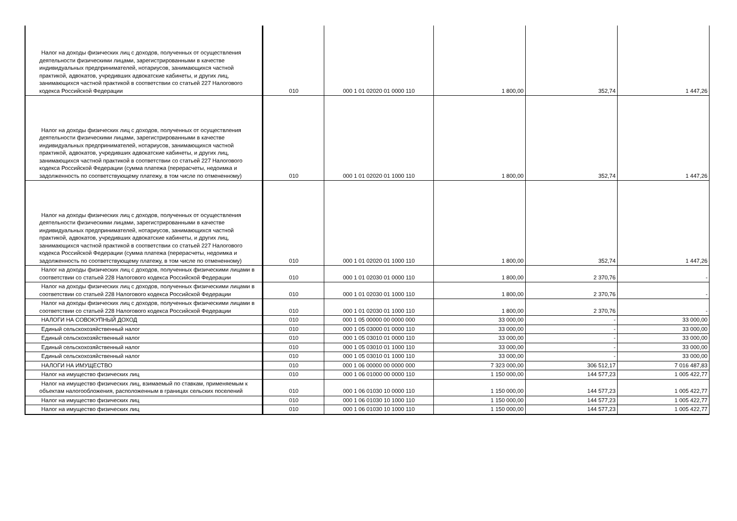| Налог на доходы физических лиц с доходов, полученных от осуществления деятельности физическими лицами, зарегистрированными в качестве индивидуальных предпринимателей, нотариусов, занимающихся частной практикой, адвокатов, учредивших адвокатские кабинеты, и других лиц, занимающихся частной практикой в соответствии со статьей 227 Налогового кодекса Российской Федерации | 010 | 000 1 01 02020 01 0000 110 | 1 800,00 | 352,74 | 1 447,26 |
| Налог на доходы физических лиц с доходов, полученных от осуществления деятельности физическими лицами, зарегистрированными в качестве индивидуальных предпринимателей, нотариусов, занимающихся частной практикой, адвокатов, учредивших адвокатские кабинеты, и других лиц, занимающихся частной практикой в соответствии со статьей 227 Налогового кодекса Российской Федерации (сумма платежа (перерасчеты, недоимка и задолженность по соответствующему платежу, в том числе по отмененному) | 010 | 000 1 01 02020 01 1000 110 | 1 800,00 | 352,74 | 1 447,26 |
| Налог на доходы физических лиц с доходов, полученных от осуществления деятельности физическими лицами, зарегистрированными в качестве индивидуальных предпринимателей, нотариусов, занимающихся частной практикой, адвокатов, учредивших адвокатские кабинеты, и других лиц, занимающихся частной практикой в соответствии со статьей 227 Налогового кодекса Российской Федерации (сумма платежа (перерасчеты, недоимка и задолженность по соответствующему платежу, в том числе по отмененному) | 010 | 000 1 01 02020 01 1000 110 | 1 800,00 | 352,74 | 1 447,26 |
| Налог на доходы физических лиц с доходов, полученных физическими лицами в соответствии со статьей 228 Налогового кодекса Российской Федерации | 010 | 000 1 01 02030 01 0000 110 | 1 800,00 | 2 370,76 | - |
| Налог на доходы физических лиц с доходов, полученных физическими лицами в соответствии со статьей 228 Налогового кодекса Российской Федерации | 010 | 000 1 01 02030 01 1000 110 | 1 800,00 | 2 370,76 | - |
| Налог на доходы физических лиц с доходов, полученных физическими лицами в соответствии со статьей 228 Налогового кодекса Российской Федерации | 010 | 000 1 01 02030 01 1000 110 | 1 800,00 | 2 370,76 | - |
| НАЛОГИ НА СОВОКУПНЫЙ ДОХОД | 010 | 000 1 05 00000 00 0000 000 | 33 000,00 | - | 33 000,00 |
| Единый сельскохозяйственный налог | 010 | 000 1 05 03000 01 0000 110 | 33 000,00 | - | 33 000,00 |
| Единый сельскохозяйственный налог | 010 | 000 1 05 03010 01 0000 110 | 33 000,00 | - | 33 000,00 |
| Единый сельскохозяйственный налог | 010 | 000 1 05 03010 01 1000 110 | 33 000,00 | - | 33 000,00 |
| Единый сельскохозяйственный налог | 010 | 000 1 05 03010 01 1000 110 | 33 000,00 | - | 33 000,00 |
| НАЛОГИ НА ИМУЩЕСТВО | 010 | 000 1 06 00000 00 0000 000 | 7 323 000,00 | 306 512,17 | 7 016 487,83 |
| Налог на имущество физических лиц | 010 | 000 1 06 01000 00 0000 110 | 1 150 000,00 | 144 577,23 | 1 005 422,77 |
| Налог на имущество физических лиц, взимаемый по ставкам, применяемым к объектам налогообложения, расположенным в границах сельских поселений | 010 | 000 1 06 01030 10 0000 110 | 1 150 000,00 | 144 577,23 | 1 005 422,77 |
| Налог на имущество физических лиц | 010 | 000 1 06 01030 10 1000 110 | 1 150 000,00 | 144 577,23 | 1 005 422,77 |
| Налог на имущество физических лиц | 010 | 000 1 06 01030 10 1000 110 | 1 150 000,00 | 144 577,23 | 1 005 422,77 |